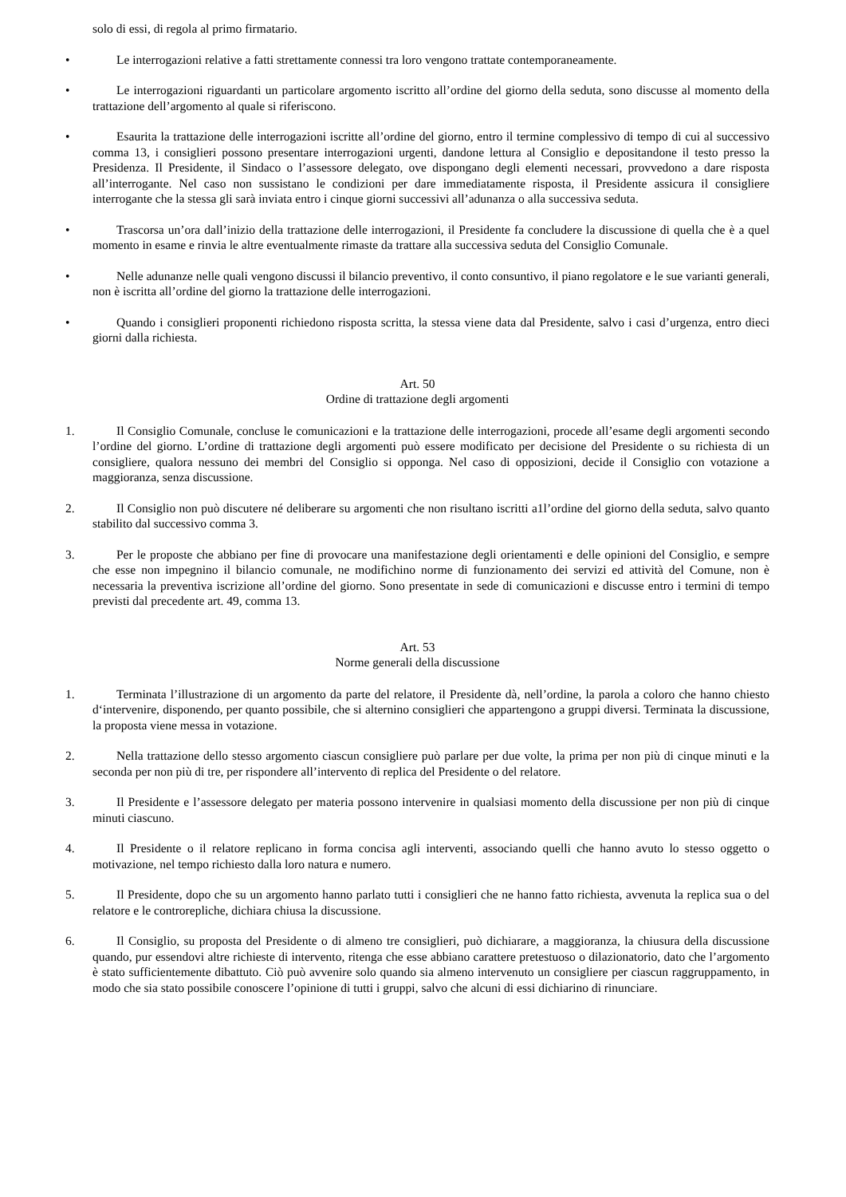solo di essi, di regola al primo firmatario.
• Le interrogazioni relative a fatti strettamente connessi tra loro vengono trattate contemporaneamente.
• Le interrogazioni riguardanti un particolare argomento iscritto all’ordine del giorno della seduta, sono discusse al momento della trattazione dell’argomento al quale si riferiscono.
• Esaurita la trattazione delle interrogazioni iscritte all’ordine del giorno, entro il termine complessivo di tempo di cui al successivo comma 13, i consiglieri possono presentare interrogazioni urgenti, dandone lettura al Consiglio e depositandone il testo presso la Presidenza. Il Presidente, il Sindaco o l’assessore delegato, ove dispongano degli elementi necessari, provvedono a dare risposta all’interrogante. Nel caso non sussistano le condizioni per dare immediatamente risposta, il Presidente assicura il consigliere interrogante che la stessa gli sarà inviata entro i cinque giorni successivi all’adunanza o alla successiva seduta.
• Trascorsa un’ora dall’inizio della trattazione delle interrogazioni, il Presidente fa concludere la discussione di quella che è a quel momento in esame e rinvia le altre eventualmente rimaste da trattare alla successiva seduta del Consiglio Comunale.
• Nelle adunanze nelle quali vengono discussi il bilancio preventivo, il conto consuntivo, il piano regolatore e le sue varianti generali, non è iscritta all’ordine del giorno la trattazione delle interrogazioni.
• Quando i consiglieri proponenti richiedono risposta scritta, la stessa viene data dal Presidente, salvo i casi d’urgenza, entro dieci giorni dalla richiesta.
Art. 50
Ordine di trattazione degli argomenti
1. Il Consiglio Comunale, concluse le comunicazioni e la trattazione delle interrogazioni, procede all’esame degli argomenti secondo l’ordine del giorno. L’ordine di trattazione degli argomenti può essere modificato per decisione del Presidente o su richiesta di un consigliere, qualora nessuno dei membri del Consiglio si opponga. Nel caso di opposizioni, decide il Consiglio con votazione a maggioranza, senza discussione.
2. Il Consiglio non può discutere né deliberare su argomenti che non risultano iscritti a1l’ordine del giorno della seduta, salvo quanto stabilito dal successivo comma 3.
3. Per le proposte che abbiano per fine di provocare una manifestazione degli orientamenti e delle opinioni del Consiglio, e sempre che esse non impegnino il bilancio comunale, ne modifichino norme di funzionamento dei servizi ed attività del Comune, non è necessaria la preventiva iscrizione all’ordine del giorno. Sono presentate in sede di comunicazioni e discusse entro i termini di tempo previsti dal precedente art. 49, comma 13.
Art. 53
Norme generali della discussione
1. Terminata l’illustrazione di un argomento da parte del relatore, il Presidente dà, nell’ordine, la parola a coloro che hanno chiesto d‘intervenire, disponendo, per quanto possibile, che si alternino consiglieri che appartengono a gruppi diversi. Terminata la discussione, la proposta viene messa in votazione.
2. Nella trattazione dello stesso argomento ciascun consigliere può parlare per due volte, la prima per non più di cinque minuti e la seconda per non più di tre, per rispondere all’intervento di replica del Presidente o del relatore.
3. Il Presidente e l’assessore delegato per materia possono intervenire in qualsiasi momento della discussione per non più di cinque minuti ciascuno.
4. Il Presidente o il relatore replicano in forma concisa agli interventi, associando quelli che hanno avuto lo stesso oggetto o motivazione, nel tempo richiesto dalla loro natura e numero.
5. Il Presidente, dopo che su un argomento hanno parlato tutti i consiglieri che ne hanno fatto richiesta, avvenuta la replica sua o del relatore e le controrepliche, dichiara chiusa la discussione.
6. Il Consiglio, su proposta del Presidente o di almeno tre consiglieri, può dichiarare, a maggioranza, la chiusura della discussione quando, pur essendovi altre richieste di intervento, ritenga che esse abbiano carattere pretestuoso o dilazionatorio, dato che l’argomento è stato sufficientemente dibattuto. Ciò può avvenire solo quando sia almeno intervenuto un consigliere per ciascun raggruppamento, in modo che sia stato possibile conoscere l’opinione di tutti i gruppi, salvo che alcuni di essi dichiarino di rinunciare.